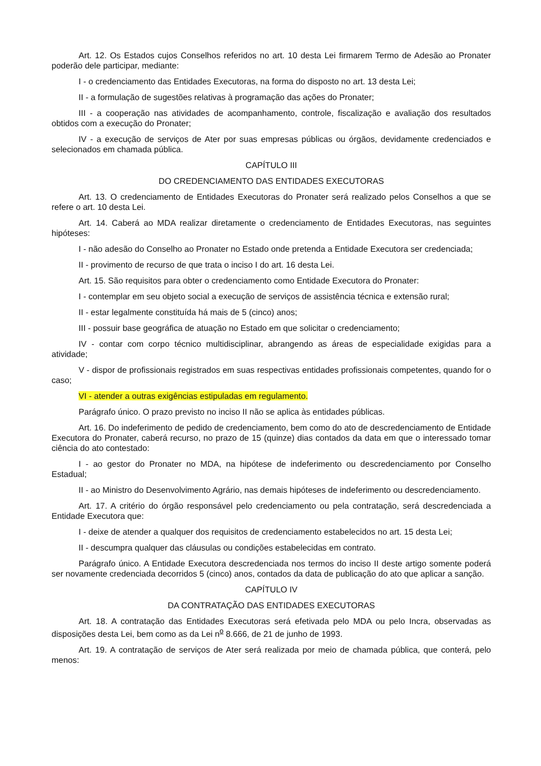Art. 12. Os Estados cujos Conselhos referidos no art. 10 desta Lei firmarem Termo de Adesão ao Pronater poderão dele participar, mediante:
I - o credenciamento das Entidades Executoras, na forma do disposto no art. 13 desta Lei;
II - a formulação de sugestões relativas à programação das ações do Pronater;
III - a cooperação nas atividades de acompanhamento, controle, fiscalização e avaliação dos resultados obtidos com a execução do Pronater;
IV - a execução de serviços de Ater por suas empresas públicas ou órgãos, devidamente credenciados e selecionados em chamada pública.
CAPÍTULO III
DO CREDENCIAMENTO DAS ENTIDADES EXECUTORAS
Art. 13. O credenciamento de Entidades Executoras do Pronater será realizado pelos Conselhos a que se refere o art. 10 desta Lei.
Art. 14. Caberá ao MDA realizar diretamente o credenciamento de Entidades Executoras, nas seguintes hipóteses:
I - não adesão do Conselho ao Pronater no Estado onde pretenda a Entidade Executora ser credenciada;
II - provimento de recurso de que trata o inciso I do art. 16 desta Lei.
Art. 15. São requisitos para obter o credenciamento como Entidade Executora do Pronater:
I - contemplar em seu objeto social a execução de serviços de assistência técnica e extensão rural;
II - estar legalmente constituída há mais de 5 (cinco) anos;
III - possuir base geográfica de atuação no Estado em que solicitar o credenciamento;
IV - contar com corpo técnico multidisciplinar, abrangendo as áreas de especialidade exigidas para a atividade;
V - dispor de profissionais registrados em suas respectivas entidades profissionais competentes, quando for o caso;
VI - atender a outras exigências estipuladas em regulamento.
Parágrafo único. O prazo previsto no inciso II não se aplica às entidades públicas.
Art. 16. Do indeferimento de pedido de credenciamento, bem como do ato de descredenciamento de Entidade Executora do Pronater, caberá recurso, no prazo de 15 (quinze) dias contados da data em que o interessado tomar ciência do ato contestado:
I - ao gestor do Pronater no MDA, na hipótese de indeferimento ou descredenciamento por Conselho Estadual;
II - ao Ministro do Desenvolvimento Agrário, nas demais hipóteses de indeferimento ou descredenciamento.
Art. 17. A critério do órgão responsável pelo credenciamento ou pela contratação, será descredenciada a Entidade Executora que:
I - deixe de atender a qualquer dos requisitos de credenciamento estabelecidos no art. 15 desta Lei;
II - descumpra qualquer das cláusulas ou condições estabelecidas em contrato.
Parágrafo único. A Entidade Executora descredenciada nos termos do inciso II deste artigo somente poderá ser novamente credenciada decorridos 5 (cinco) anos, contados da data de publicação do ato que aplicar a sanção.
CAPÍTULO IV
DA CONTRATAÇÃO DAS ENTIDADES EXECUTORAS
Art. 18. A contratação das Entidades Executoras será efetivada pelo MDA ou pelo Incra, observadas as disposições desta Lei, bem como as da Lei n<sup>o</sup> 8.666, de 21 de junho de 1993.
Art. 19. A contratação de serviços de Ater será realizada por meio de chamada pública, que conterá, pelo menos: